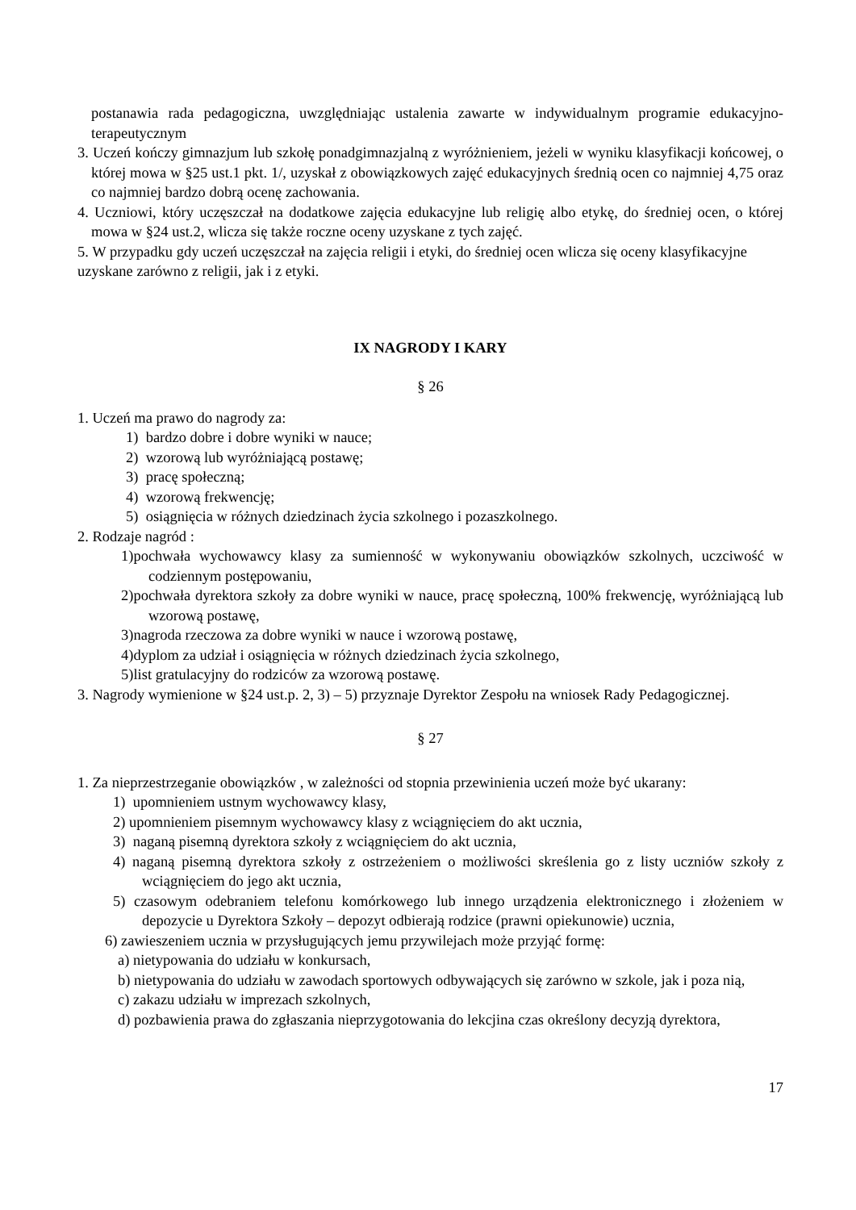postanawia rada pedagogiczna, uwzględniając ustalenia zawarte w indywidualnym programie edukacyjno- terapeutycznym
3. Uczeń kończy gimnazjum lub szkołę ponadgimnazjalną z wyróżnieniem, jeżeli w wyniku klasyfikacji końcowej, o której mowa w §25 ust.1 pkt. 1/, uzyskał z obowiązkowych zajęć edukacyjnych średnią ocen co najmniej 4,75 oraz co najmniej bardzo dobrą ocenę zachowania.
4. Uczniowi, który uczęszczał na dodatkowe zajęcia edukacyjne lub religię albo etykę, do średniej ocen, o której mowa w §24 ust.2, wlicza się także roczne oceny uzyskane z tych zajęć.
5. W przypadku gdy uczeń uczęszczał na zajęcia religii i etyki, do średniej ocen wlicza się oceny klasyfikacyjne uzyskane zarówno z religii, jak i z etyki.
IX NAGRODY I KARY
§ 26
1. Uczeń ma prawo do nagrody za:
1) bardzo dobre i dobre wyniki w nauce;
2) wzorową lub wyróżniającą postawę;
3) pracę społeczną;
4) wzorową frekwencję;
5) osiągnięcia w różnych dziedzinach życia szkolnego i pozaszkolnego.
2. Rodzaje nagród :
1)pochwała wychowawcy klasy za sumienność w wykonywaniu obowiązków szkolnych, uczciwość w codziennym postępowaniu,
2)pochwała dyrektora szkoły za dobre wyniki w nauce, pracę społeczną, 100% frekwencję, wyróżniającą lub wzorową postawę,
3)nagroda rzeczowa za dobre wyniki w nauce i wzorową postawę,
4)dyplom za udział i osiągnięcia w różnych dziedzinach życia szkolnego,
5)list gratulacyjny do rodziców za wzorową postawę.
3. Nagrody wymienione w §24 ust.p. 2, 3) – 5) przyznaje Dyrektor Zespołu na wniosek Rady Pedagogicznej.
§ 27
1. Za nieprzestrzeganie obowiązków , w zależności od stopnia przewinienia uczeń może być ukarany:
1) upomnieniem ustnym wychowawcy klasy,
2) upomnieniem pisemnym wychowawcy klasy z wciągnięciem do akt ucznia,
3) naganą pisemną dyrektora szkoły z wciągnięciem do akt ucznia,
4) naganą pisemną dyrektora szkoły z ostrzeżeniem o możliwości skreślenia go z listy uczniów szkoły z wciągnięciem do jego akt ucznia,
5) czasowym odebraniem telefonu komórkowego lub innego urządzenia elektronicznego i złożeniem w depozycie u Dyrektora Szkoły – depozyt odbierają rodzice (prawni opiekunowie) ucznia,
6) zawieszeniem ucznia w przysługujących jemu przywilejach może przyjąć formę:
a) nietypowania do udziału w konkursach,
b) nietypowania do udziału w zawodach sportowych odbywających się zarówno w szkole, jak i poza nią,
c) zakazu udziału w imprezach szkolnych,
d) pozbawienia prawa do zgłaszania nieprzygotowania do lekcjina czas określony decyzją dyrektora,
17